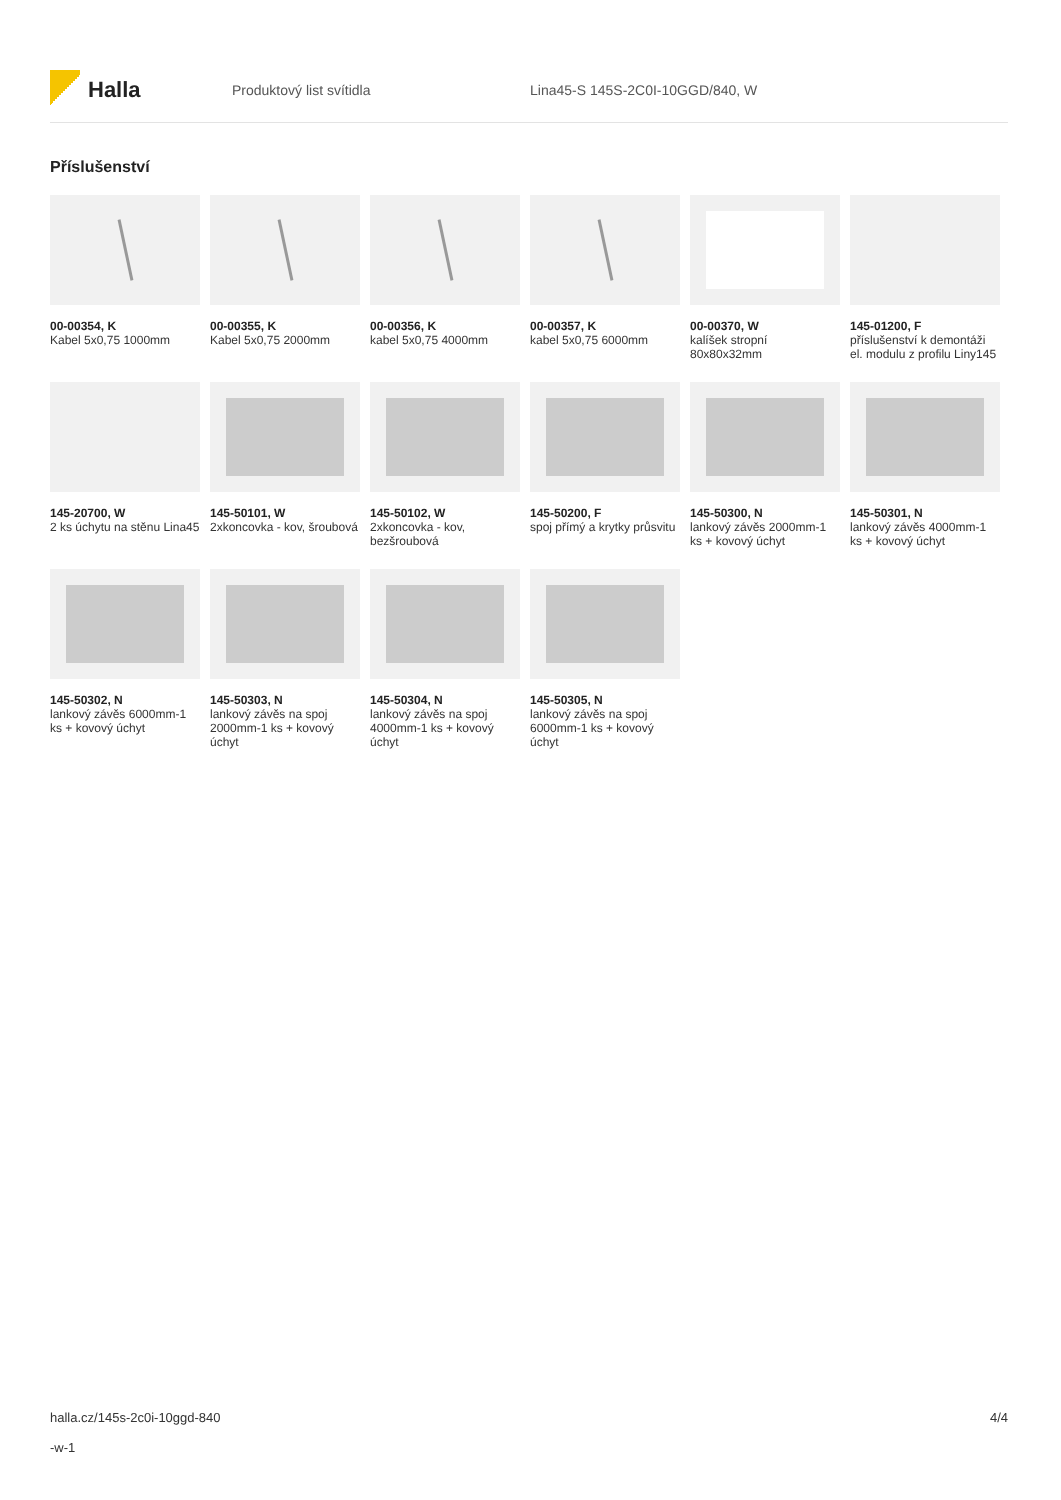Halla
Produktový list svítidla
Lina45-S 145S-2C0I-10GGD/840, W
Příslušenství
00-00354, K
Kabel 5x0,75 1000mm
00-00355, K
Kabel 5x0,75 2000mm
00-00356, K
kabel 5x0,75 4000mm
00-00357, K
kabel 5x0,75 6000mm
00-00370, W
kalíšek stropní 80x80x32mm
145-01200, F
příslušenství k demontáži el. modulu z profilu Liny145
145-20700, W
2 ks úchytu na stěnu Lina45
145-50101, W
2xkoncovka - kov, šroubová
145-50102, W
2xkoncovka - kov, bezšroubová
145-50200, F
spoj přímý a krytky průsvitu
145-50300, N
lankový závěs 2000mm-1 ks + kovový úchyt
145-50301, N
lankový závěs 4000mm-1 ks + kovový úchyt
145-50302, N
lankový závěs 6000mm-1 ks + kovový úchyt
145-50303, N
lankový závěs na spoj 2000mm-1 ks + kovový úchyt
145-50304, N
lankový závěs na spoj 4000mm-1 ks + kovový úchyt
145-50305, N
lankový závěs na spoj 6000mm-1 ks + kovový úchyt
halla.cz/145s-2c0i-10ggd-840
-w-1
4/4